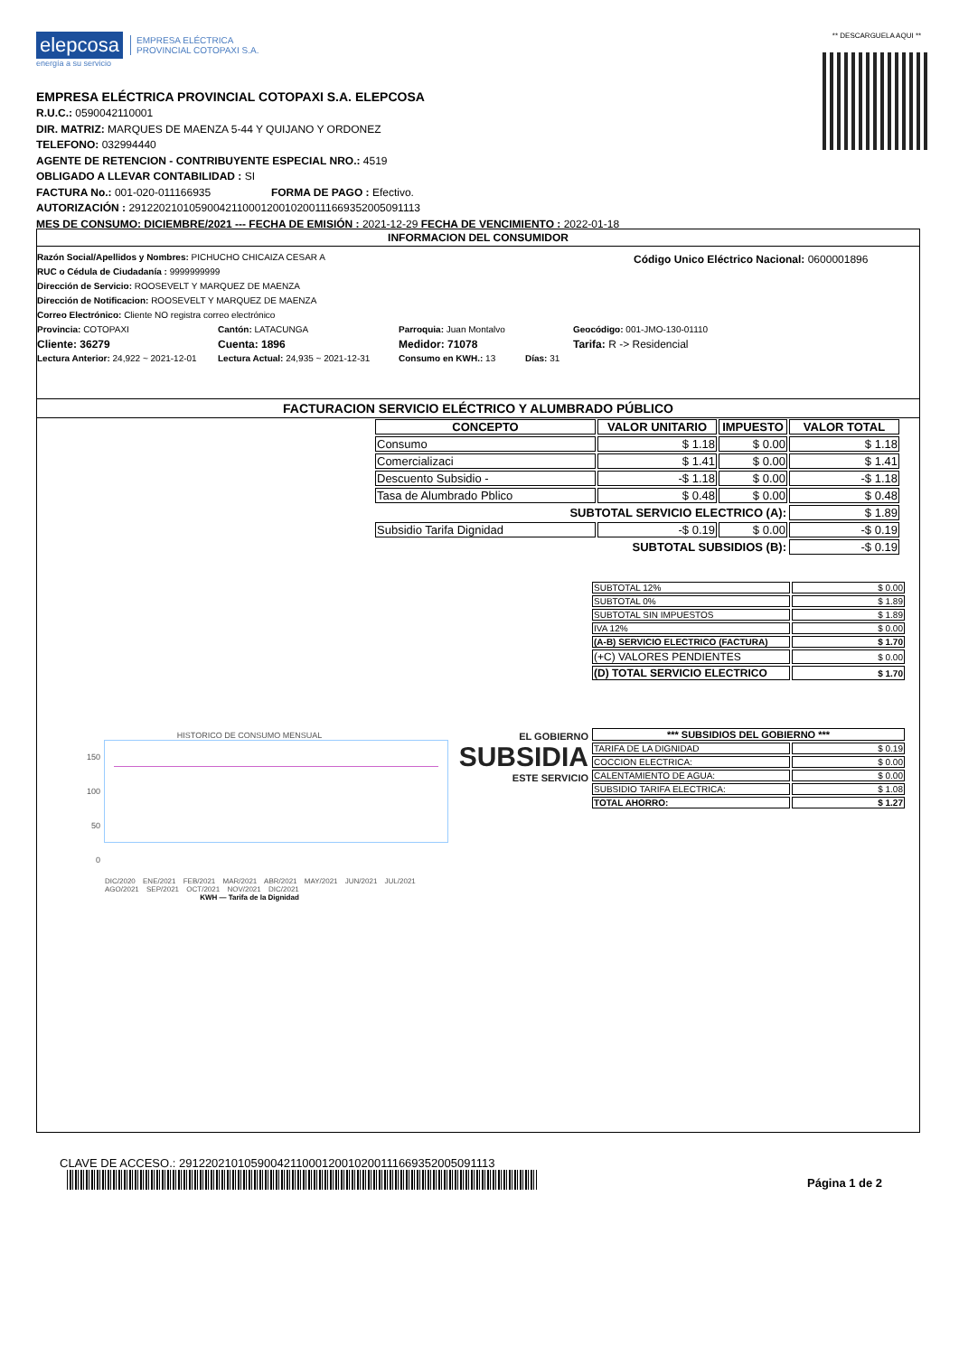elepcosa EMPRESA ELÉCTRICA
PROVINCIAL COTOPAXI S.A.
energía a su servicio
** DESCARGUELA AQUI **
EMPRESA ELÉCTRICA PROVINCIAL COTOPAXI S.A. ELEPCOSA
R.U.C.: 0590042110001
DIR. MATRIZ: MARQUES DE MAENZA 5-44 Y QUIJANO Y ORDONEZ
TELEFONO: 032994440
AGENTE DE RETENCION - CONTRIBUYENTE ESPECIAL NRO.: 4519
OBLIGADO A LLEVAR CONTABILIDAD : SI
FACTURA No.: 001-020-011166935 FORMA DE PAGO : Efectivo.
AUTORIZACIÓN : 2912202101059004211000120010200111669352005091113
MES DE CONSUMO: DICIEMBRE/2021 --- FECHA DE EMISIÓN : 2021-12-29 FECHA DE VENCIMIENTO : 2022-01-18
INFORMACION DEL CONSUMIDOR
Código Unico Eléctrico Nacional: 0600001896
Razón Social/Apellidos y Nombres: PICHUCHO CHICAIZA CESAR A
RUC o Cédula de Ciudadanía : 9999999999
Dirección de Servicio: ROOSEVELT Y MARQUEZ DE MAENZA
Dirección de Notificacion: ROOSEVELT Y MARQUEZ DE MAENZA
Correo Electrónico: Cliente NO registra correo electrónico
Provincia: COTOPAXI Cantón: LATACUNGA Parroquia: Juan Montalvo Geocódigo: 001-JMO-130-01110
Cliente: 36279 Cuenta: 1896 Medidor: 71078 Tarifa: R -> Residencial
Lectura Anterior: 24,922 ~ 2021-12-01 Lectura Actual: 24,935 ~ 2021-12-31 Consumo en KWH.: 13 Días: 31
FACTURACION SERVICIO ELÉCTRICO Y ALUMBRADO PÚBLICO
| CONCEPTO | VALOR UNITARIO | IMPUESTO | VALOR TOTAL |
| --- | --- | --- | --- |
| Consumo | $ 1.18 | $ 0.00 | $ 1.18 |
| Comercializaci | $ 1.41 | $ 0.00 | $ 1.41 |
| Descuento Subsidio - | -$ 1.18 | $ 0.00 | -$ 1.18 |
| Tasa de Alumbrado Pblico | $ 0.48 | $ 0.00 | $ 0.48 |
| SUBTOTAL SERVICIO ELECTRICO (A): | | | $ 1.89 |
| Subsidio Tarifa Dignidad | -$ 0.19 | $ 0.00 | -$ 0.19 |
| SUBTOTAL SUBSIDIOS (B): | | | -$ 0.19 |
| SUBTOTAL 12% | $ 0.00 |
| SUBTOTAL 0% | $ 1.89 |
| SUBTOTAL SIN IMPUESTOS | $ 1.89 |
| IVA 12% | $ 0.00 |
| (A-B) SERVICIO ELECTRICO (FACTURA) | $ 1.70 |
| (+C) VALORES PENDIENTES | $ 0.00 |
| (D) TOTAL SERVICIO ELECTRICO | $ 1.70 |
EL GOBIERNO
SUBSIDIA
ESTE SERVICIO
| *** SUBSIDIOS DEL GOBIERNO *** | |
| --- | --- |
| TARIFA DE LA DIGNIDAD | $ 0.19 |
| COCCION ELECTRICA: | $ 0.00 |
| CALENTAMIENTO DE AGUA: | $ 0.00 |
| SUBSIDIO TARIFA ELECTRICA: | $ 1.08 |
| TOTAL AHORRO: | $ 1.27 |
HISTORICO DE CONSUMO MENSUAL
150
100
50
0
DIC/2020 ENE/2021 FEB/2021 MAR/2021 ABR/2021 MAY/2021 JUN/2021 JUL/2021 AGO/2021 SEP/2021 OCT/2021 NOV/2021 DIC/2021
KWH — Tarifa de la Dignidad
CLAVE DE ACCESO.: 2912202101059004211000120010200111669352005091113
Página 1 de 2